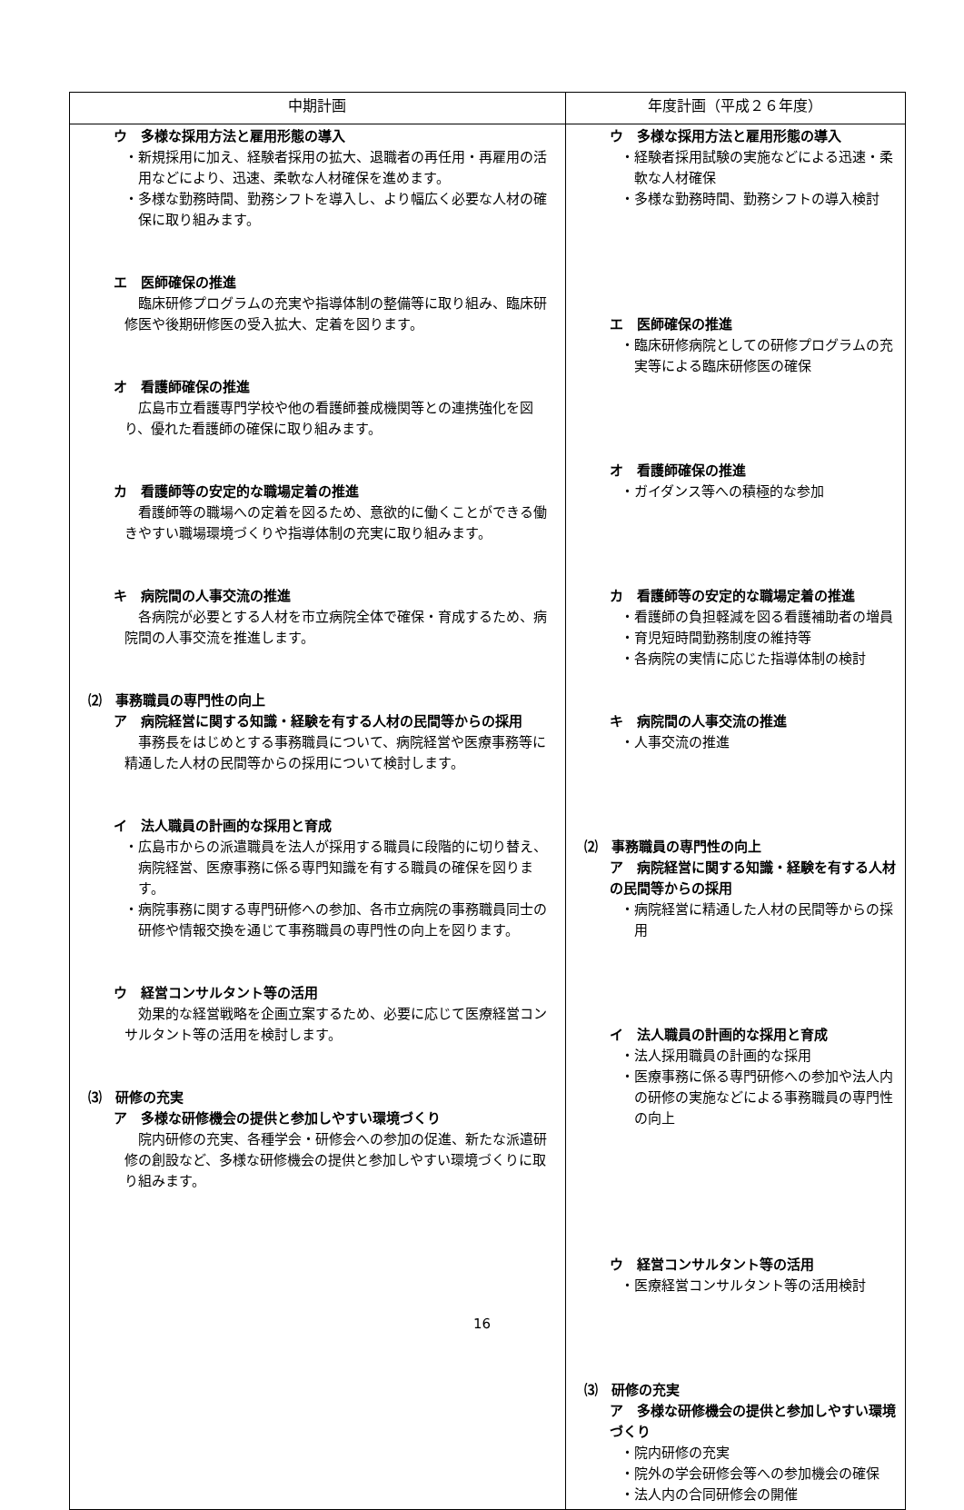| 中期計画 | 年度計画（平成２６年度） |
| --- | --- |
| ウ 多様な採用方法と雇用形態の導入 ・新規採用に加え、経験者採用の拡大、退職者の再任用・再雇用の活用などにより、迅速、柔軟な人材確保を進めます。 ・多様な勤務時間、勤務シフトを導入し、より幅広く必要な人材の確保に取り組みます。 エ 医師確保の推進 臨床研修プログラムの充実や指導体制の整備等に取り組み、臨床研修医や後期研修医の受入拡大、定着を図ります。 オ 看護師確保の推進 広島市立看護専門学校や他の看護師養成機関等との連携強化を図り、優れた看護師の確保に取り組みます。 カ 看護師等の安定的な職場定着の推進 看護師等の職場への定着を図るため、意欲的に働くことができる働きやすい職場環境づくりや指導体制の充実に取り組みます。 キ 病院間の人事交流の推進 各病院が必要とする人材を市立病院全体で確保・育成するため、病院間の人事交流を推進します。 ⑵ 事務職員の専門性の向上 ア 病院経営に関する知識・経験を有する人材の民間等からの採用 事務長をはじめとする事務職員について、病院経営や医療事務等に精通した人材の民間等からの採用について検討します。 イ 法人職員の計画的な採用と育成 ・広島市からの派遣職員を法人が採用する職員に段階的に切り替え、病院経営、医療事務に係る専門知識を有する職員の確保を図ります。 ・病院事務に関する専門研修への参加、各市立病院の事務職員同士の研修や情報交換を通じて事務職員の専門性の向上を図ります。 ウ 経営コンサルタント等の活用 効果的な経営戦略を企画立案するため、必要に応じて医療経営コンサルタント等の活用を検討します。 ⑶ 研修の充実 ア 多様な研修機会の提供と参加しやすい環境づくり 院内研修の充実、各種学会・研修会への参加の促進、新たな派遣研修の創設など、多様な研修機会の提供と参加しやすい環境づくりに取り組みます。 | ウ 多様な採用方法と雇用形態の導入 ・経験者採用試験の実施などによる迅速・柔軟な人材確保 ・多様な勤務時間、勤務シフトの導入検討 エ 医師確保の推進 ・臨床研修病院としての研修プログラムの充実等による臨床研修医の確保 オ 看護師確保の推進 ・ガイダンス等への積極的な参加 カ 看護師等の安定的な職場定着の推進 ・看護師の負担軽減を図る看護補助者の増員 ・育児短時間勤務制度の維持等 ・各病院の実情に応じた指導体制の検討 キ 病院間の人事交流の推進 ・人事交流の推進 ⑵ 事務職員の専門性の向上 ア 病院経営に関する知識・経験を有する人材の民間等からの採用 ・病院経営に精通した人材の民間等からの採用 イ 法人職員の計画的な採用と育成 ・法人採用職員の計画的な採用 ・医療事務に係る専門研修への参加や法人内の研修の実施などによる事務職員の専門性の向上 ウ 経営コンサルタント等の活用 ・医療経営コンサルタント等の活用検討 ⑶ 研修の充実 ア 多様な研修機会の提供と参加しやすい環境づくり ・院内研修の充実 ・院外の学会研修会等への参加機会の確保 ・法人内の合同研修会の開催 |
16